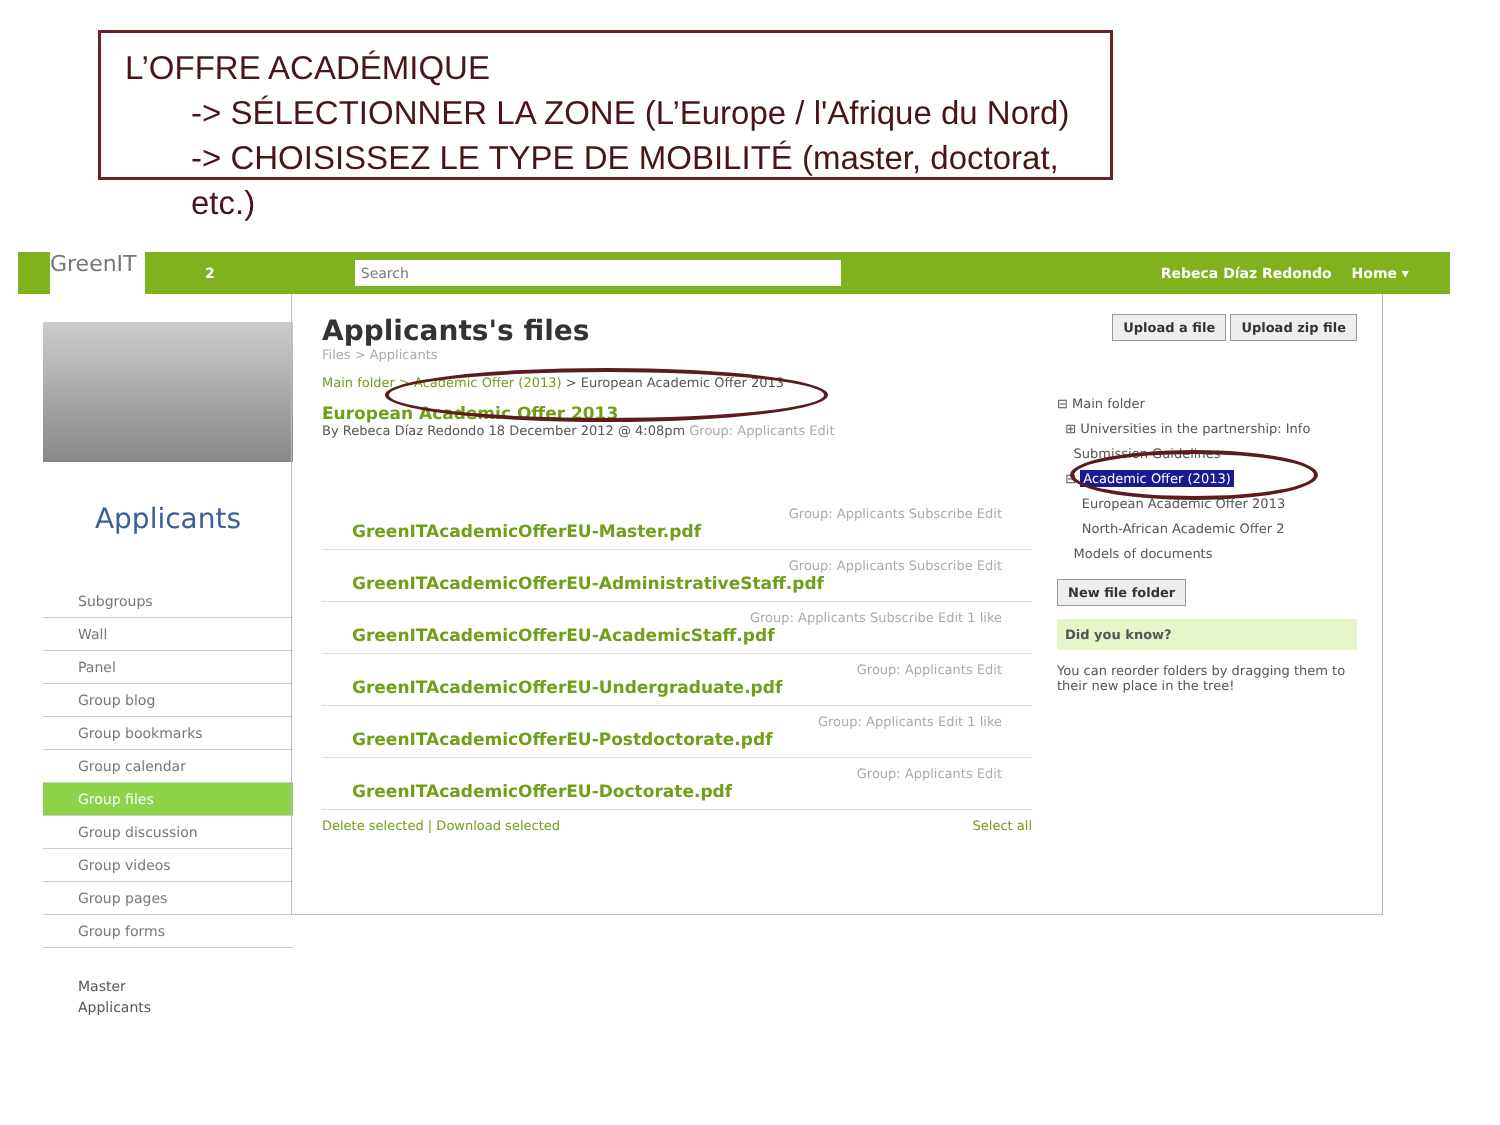L’OFFRE ACADÉMIQUE
-> SÉLECTIONNER LA ZONE (L’Europe / l'Afrique du Nord)
-> CHOISISSEZ LE TYPE DE MOBILITÉ (master, doctorat, etc.)
GreenIT
2
Search
Rebeca Díaz Redondo Home ▾
Applicants
Subgroups
Wall
Panel
Group blog
Group bookmarks
Group calendar
Group files
Group discussion
Group videos
Group pages
Group forms
Master
Applicants
Applicants's files
Files > Applicants
Main folder > Academic Offer (2013) > European Academic Offer 2013
European Academic Offer 2013
By Rebeca Díaz Redondo 18 December 2012 @ 4:08pm Group: Applicants Edit
Group: Applicants Subscribe Edit
GreenITAcademicOfferEU-Master.pdf
Group: Applicants Subscribe Edit
GreenITAcademicOfferEU-AdministrativeStaff.pdf
Group: Applicants Subscribe Edit 1 like
GreenITAcademicOfferEU-AcademicStaff.pdf
Group: Applicants Edit
GreenITAcademicOfferEU-Undergraduate.pdf
Group: Applicants Edit 1 like
GreenITAcademicOfferEU-Postdoctorate.pdf
Group: Applicants Edit
GreenITAcademicOfferEU-Doctorate.pdf
Delete selected | Download selected Select all
Upload a file Upload zip file
⊟ Main folder
⊞ Universities in the partnership: Info
Submission Guidelines
⊟ Academic Offer (2013)
European Academic Offer 2013
North-African Academic Offer 2
Models of documents
New file folder
Did you know?
You can reorder folders by dragging them to their new place in the tree!